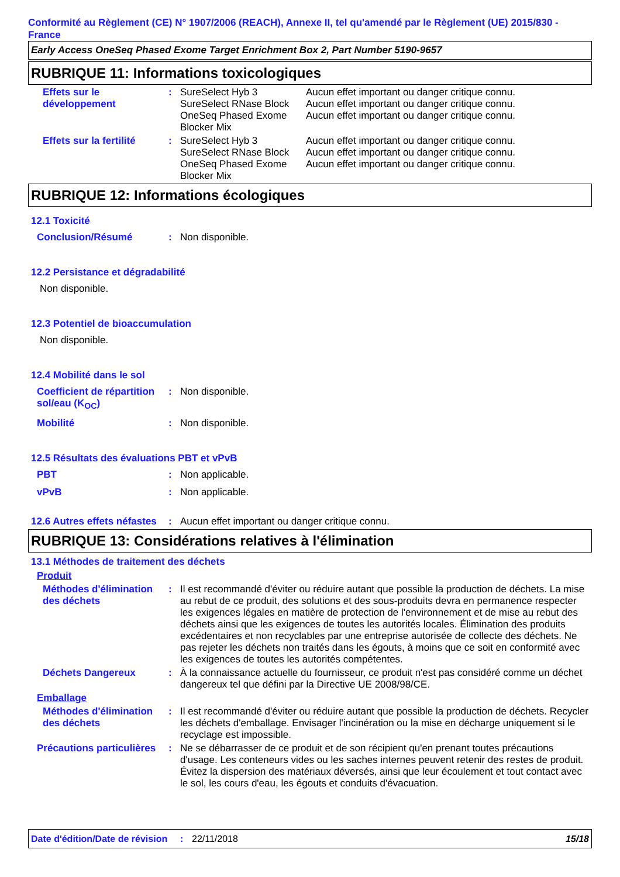Conformité au Règlement (CE) N° 1907/2006 (REACH), Annexe II, tel qu'amendé par le Règlement (UE) 2015/830 - France
Early Access OneSeq Phased Exome Target Enrichment Box 2, Part Number 5190-9657
RUBRIQUE 11: Informations toxicologiques
Effets sur le développement
: SureSelect Hyb 3 Aucun effet important ou danger critique connu.
SureSelect RNase Block
Aucun effet important ou danger critique connu.
OneSeq Phased Exome Blocker Mix
Aucun effet important ou danger critique connu.
Effets sur la fertilité
: SureSelect Hyb 3 Aucun effet important ou danger critique connu.
SureSelect RNase Block
Aucun effet important ou danger critique connu.
OneSeq Phased Exome Blocker Mix
Aucun effet important ou danger critique connu.
RUBRIQUE 12: Informations écologiques
12.1 Toxicité
Conclusion/Résumé : Non disponible.
12.2 Persistance et dégradabilité
Non disponible.
12.3 Potentiel de bioaccumulation
Non disponible.
12.4 Mobilité dans le sol
Coefficient de répartition sol/eau (K<sub>OC</sub>)
: Non disponible.
Mobilité : Non disponible.
12.5 Résultats des évaluations PBT et vPvB
PBT : Non applicable.
vPvB : Non applicable.
12.6 Autres effets néfastes
: Aucun effet important ou danger critique connu.
RUBRIQUE 13: Considérations relatives à l'élimination
13.1 Méthodes de traitement des déchets
Produit
Méthodes d'élimination des déchets
: Il est recommandé d'éviter ou réduire autant que possible la production de déchets. La mise au rebut de ce produit, des solutions et des sous-produits devra en permanence respecter les exigences légales en matière de protection de l'environnement et de mise au rebut des déchets ainsi que les exigences de toutes les autorités locales. Élimination des produits excédentaires et non recyclables par une entreprise autorisée de collecte des déchets. Ne pas rejeter les déchets non traités dans les égouts, à moins que ce soit en conformité avec les exigences de toutes les autorités compétentes.
Déchets Dangereux : À la connaissance actuelle du fournisseur, ce produit n'est pas considéré comme un déchet dangereux tel que défini par la Directive UE 2008/98/CE.
Emballage
Méthodes d'élimination des déchets
: Il est recommandé d'éviter ou réduire autant que possible la production de déchets. Recycler les déchets d'emballage. Envisager l'incinération ou la mise en décharge uniquement si le recyclage est impossible.
Précautions particulières
: Ne se débarrasser de ce produit et de son récipient qu'en prenant toutes précautions d'usage. Les conteneurs vides ou les saches internes peuvent retenir des restes de produit. Évitez la dispersion des matériaux déversés, ainsi que leur écoulement et tout contact avec le sol, les cours d'eau, les égouts et conduits d'évacuation.
Date d'édition/Date de révision
: 22/11/2018 15/18